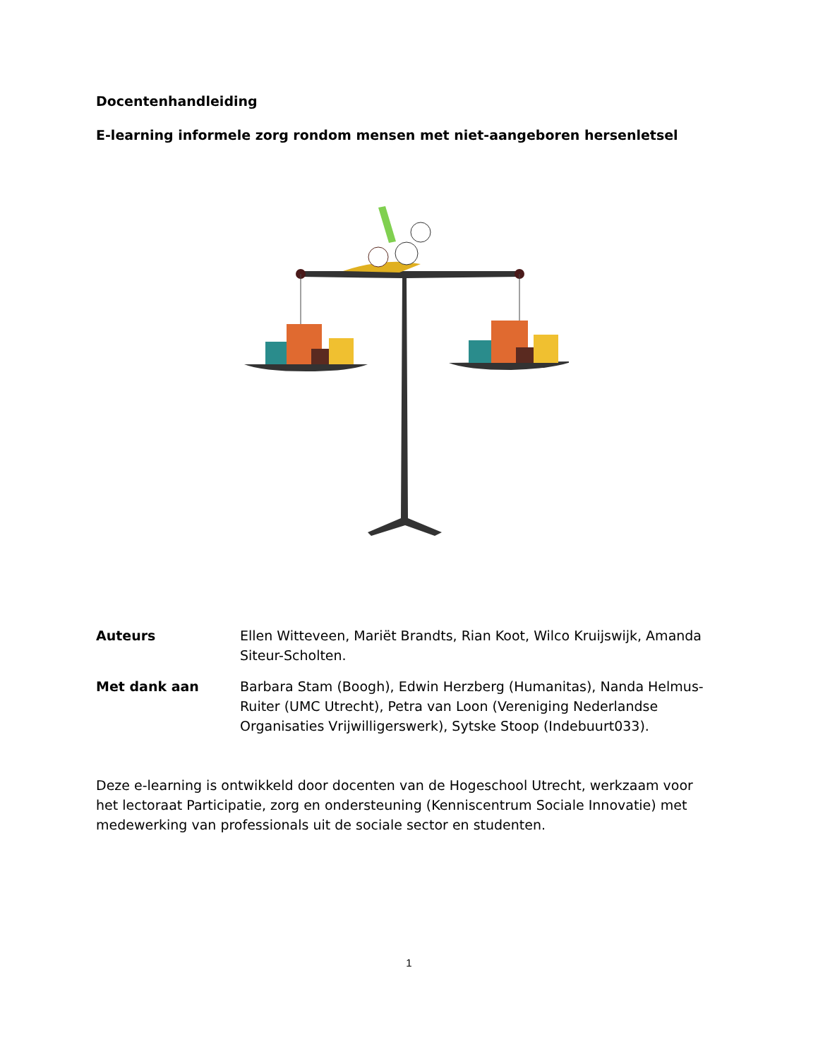Docentenhandleiding
E-learning informele zorg rondom mensen met niet-aangeboren hersenletsel
Auteurs Ellen Witteveen, Mariët Brandts, Rian Koot, Wilco Kruijswijk, Amanda Siteur-Scholten.
Met dank aan Barbara Stam (Boogh), Edwin Herzberg (Humanitas), Nanda Helmus-Ruiter (UMC Utrecht), Petra van Loon (Vereniging Nederlandse Organisaties Vrijwilligerswerk), Sytske Stoop (Indebuurt033).
Deze e-learning is ontwikkeld door docenten van de Hogeschool Utrecht, werkzaam voor het lectoraat Participatie, zorg en ondersteuning (Kenniscentrum Sociale Innovatie) met medewerking van professionals uit de sociale sector en studenten.
1